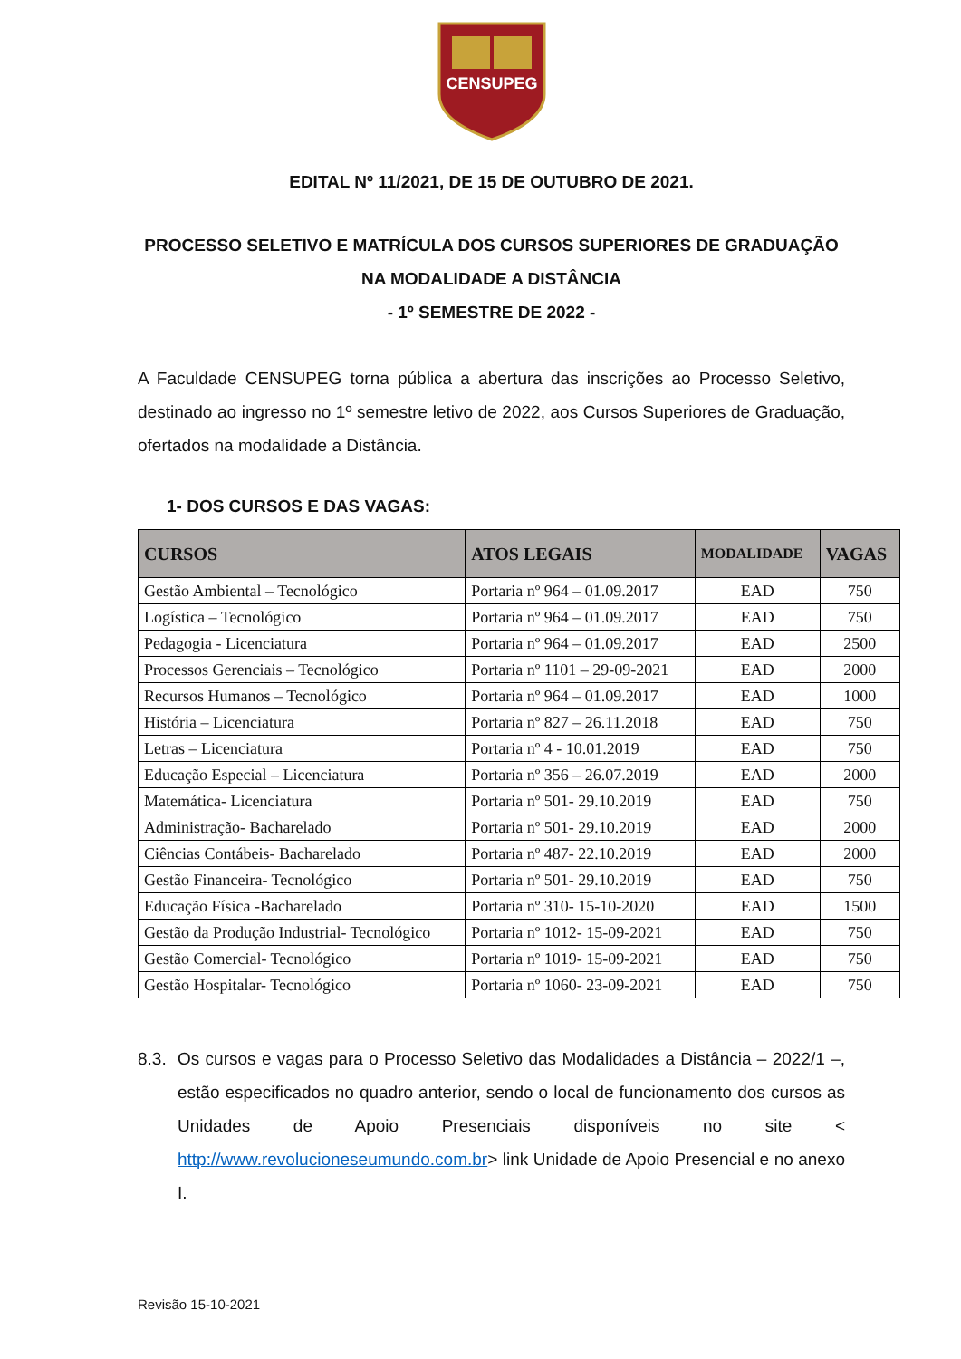CENSUPEG
EDITAL Nº 11/2021, DE 15 DE OUTUBRO DE 2021.
PROCESSO SELETIVO E MATRÍCULA DOS CURSOS SUPERIORES DE GRADUAÇÃO NA MODALIDADE A DISTÂNCIA
- 1º SEMESTRE DE 2022 -
A Faculdade CENSUPEG torna pública a abertura das inscrições ao Processo Seletivo, destinado ao ingresso no 1º semestre letivo de 2022, aos Cursos Superiores de Graduação, ofertados na modalidade a Distância.
1- DOS CURSOS E DAS VAGAS:
| CURSOS | ATOS LEGAIS | MODALIDADE | VAGAS |
| --- | --- | --- | --- |
| Gestão Ambiental – Tecnológico | Portaria nº 964 – 01.09.2017 | EAD | 750 |
| Logística – Tecnológico | Portaria nº 964 – 01.09.2017 | EAD | 750 |
| Pedagogia - Licenciatura | Portaria nº 964 – 01.09.2017 | EAD | 2500 |
| Processos Gerenciais – Tecnológico | Portaria nº 1101 – 29-09-2021 | EAD | 2000 |
| Recursos Humanos – Tecnológico | Portaria nº 964 – 01.09.2017 | EAD | 1000 |
| História – Licenciatura | Portaria nº 827 – 26.11.2018 | EAD | 750 |
| Letras – Licenciatura | Portaria nº 4 - 10.01.2019 | EAD | 750 |
| Educação Especial – Licenciatura | Portaria nº 356 – 26.07.2019 | EAD | 2000 |
| Matemática- Licenciatura | Portaria nº 501- 29.10.2019 | EAD | 750 |
| Administração- Bacharelado | Portaria nº 501- 29.10.2019 | EAD | 2000 |
| Ciências Contábeis- Bacharelado | Portaria nº 487- 22.10.2019 | EAD | 2000 |
| Gestão Financeira- Tecnológico | Portaria nº 501- 29.10.2019 | EAD | 750 |
| Educação Física -Bacharelado | Portaria nº 310- 15-10-2020 | EAD | 1500 |
| Gestão da Produção Industrial- Tecnológico | Portaria nº 1012- 15-09-2021 | EAD | 750 |
| Gestão Comercial- Tecnológico | Portaria nº 1019- 15-09-2021 | EAD | 750 |
| Gestão Hospitalar- Tecnológico | Portaria nº 1060- 23-09-2021 | EAD | 750 |
8.3.
Os cursos e vagas para o Processo Seletivo das Modalidades a Distância – 2022/1 –, estão especificados no quadro anterior, sendo o local de funcionamento dos cursos as Unidades de Apoio Presenciais disponíveis no site < http://www.revolucioneseumundo.com.br> link Unidade de Apoio Presencial e no anexo I.
Revisão 15-10-2021